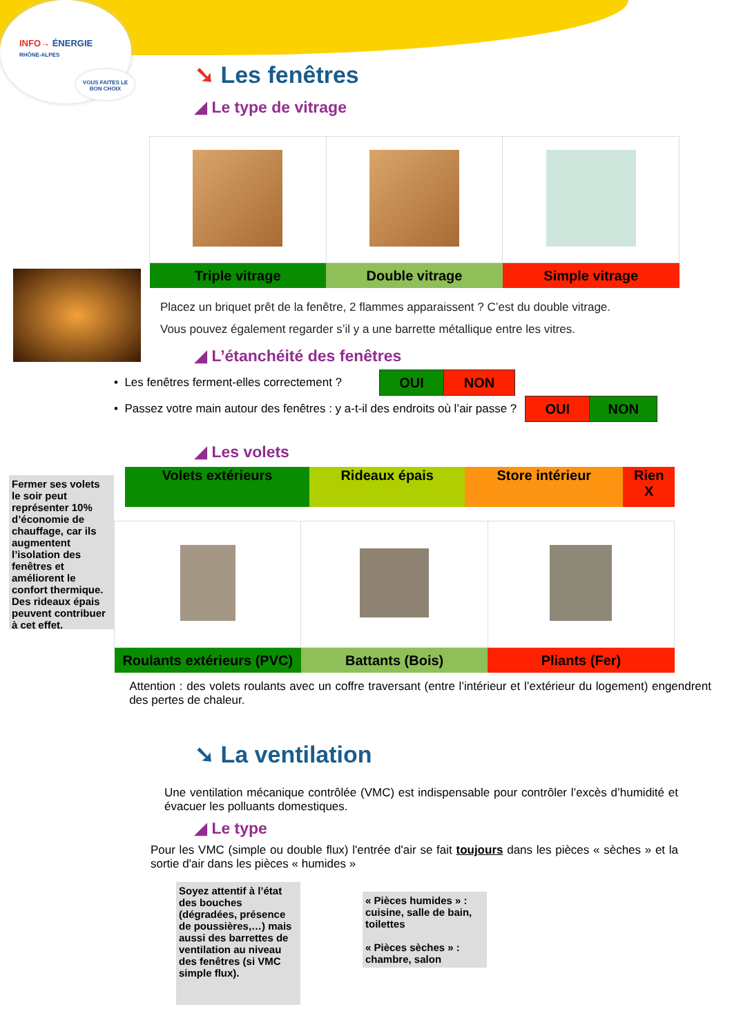INFO→ ÉNERGIE
RHÔNE-ALPES
VOUS FAITES LE BON CHOIX
➘ Les fenêtres
◢ Le type de vitrage
| Triple vitrage | Double vitrage | Simple vitrage |
Placez un briquet prêt de la fenêtre, 2 flammes apparaissent ? C’est du double vitrage.
Vous pouvez également regarder s’il y a une barrette métallique entre les vitres.
◢ L’étanchéité des fenêtres
• Les fenêtres ferment-elles correctement ?
| OUI | NON |
• Passez votre main autour des fenêtres : y a-t-il des endroits où l’air passe ?
| OUI | NON |
◢ Les volets
Fermer ses volets le soir peut représenter 10% d’économie de chauffage, car ils augmentent l’isolation des fenêtres et améliorent le confort thermique. Des rideaux épais peuvent contribuer à cet effet.
| Volets extérieurs | Rideaux épais | Store intérieur | Rien X |
| Roulants extérieurs (PVC) | Battants (Bois) | Pliants (Fer) |
Attention : des volets roulants avec un coffre traversant (entre l’intérieur et l’extérieur du logement) engendrent des pertes de chaleur.
➘ La ventilation
Une ventilation mécanique contrôlée (VMC) est indispensable pour contrôler l’excès d’humidité et évacuer les polluants domestiques.
◢ Le type
Pour les VMC (simple ou double flux) l'entrée d'air se fait toujours dans les pièces « sèches » et la sortie d'air dans les pièces « humides »
Soyez attentif à l’état des bouches (dégradées, présence de poussières,…) mais aussi des barrettes de ventilation au niveau des fenêtres (si VMC simple flux).
« Pièces humides » : cuisine, salle de bain, toilettes
« Pièces sèches » : chambre, salon